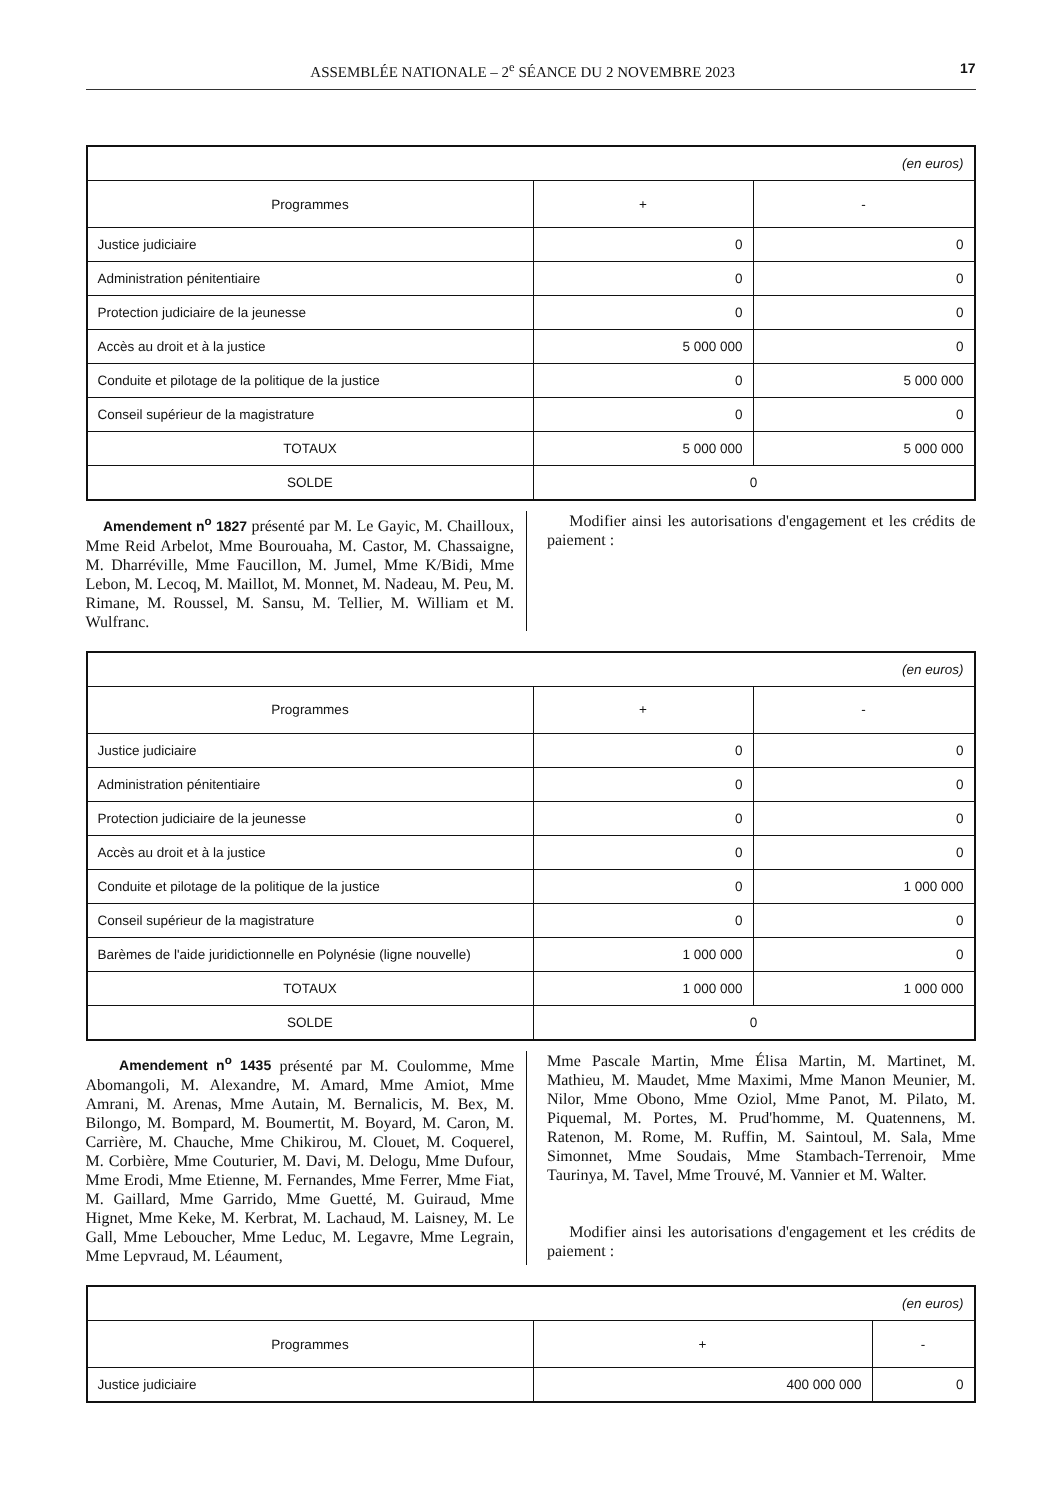ASSEMBLÉE NATIONALE – 2<sup>e</sup> SÉANCE DU 2 NOVEMBRE 2023 17
| (en euros) | | |
| Programmes | + | - |
| Justice judiciaire | 0 | 0 |
| Administration pénitentiaire | 0 | 0 |
| Protection judiciaire de la jeunesse | 0 | 0 |
| Accès au droit et à la justice | 5 000 000 | 0 |
| Conduite et pilotage de la politique de la justice | 0 | 5 000 000 |
| Conseil supérieur de la magistrature | 0 | 0 |
| TOTAUX | 5 000 000 | 5 000 000 |
| SOLDE | 0 | |
Amendement n<sup>o</sup> 1827 présenté par M. Le Gayic, M. Chailloux, Mme Reid Arbelot, Mme Bourouaha, M. Castor, M. Chassaigne, M. Dharréville, Mme Faucillon, M. Jumel, Mme K/Bidi, Mme Lebon, M. Lecoq, M. Maillot, M. Monnet, M. Nadeau, M. Peu, M. Rimane, M. Roussel, M. Sansu, M. Tellier, M. William et M. Wulfranc.
Modifier ainsi les autorisations d'engagement et les crédits de paiement :
| (en euros) | | |
| Programmes | + | - |
| Justice judiciaire | 0 | 0 |
| Administration pénitentiaire | 0 | 0 |
| Protection judiciaire de la jeunesse | 0 | 0 |
| Accès au droit et à la justice | 0 | 0 |
| Conduite et pilotage de la politique de la justice | 0 | 1 000 000 |
| Conseil supérieur de la magistrature | 0 | 0 |
| Barèmes de l'aide juridictionnelle en Polynésie (ligne nouvelle) | 1 000 000 | 0 |
| TOTAUX | 1 000 000 | 1 000 000 |
| SOLDE | 0 | |
Amendement n<sup>o</sup> 1435 présenté par M. Coulomme, Mme Abomangoli, M. Alexandre, M. Amard, Mme Amiot, Mme Amrani, M. Arenas, Mme Autain, M. Bernalicis, M. Bex, M. Bilongo, M. Bompard, M. Boumertit, M. Boyard, M. Caron, M. Carrière, M. Chauche, Mme Chikirou, M. Clouet, M. Coquerel, M. Corbière, Mme Couturier, M. Davi, M. Delogu, Mme Dufour, Mme Erodi, Mme Etienne, M. Fernandes, Mme Ferrer, Mme Fiat, M. Gaillard, Mme Garrido, Mme Guetté, M. Guiraud, Mme Hignet, Mme Keke, M. Kerbrat, M. Lachaud, M. Laisney, M. Le Gall, Mme Leboucher, Mme Leduc, M. Legavre, Mme Legrain, Mme Lepvraud, M. Léaument,
Mme Pascale Martin, Mme Élisa Martin, M. Martinet, M. Mathieu, M. Maudet, Mme Maximi, Mme Manon Meunier, M. Nilor, Mme Obono, Mme Oziol, Mme Panot, M. Pilato, M. Piquemal, M. Portes, M. Prud'homme, M. Quatennens, M. Ratenon, M. Rome, M. Ruffin, M. Saintoul, M. Sala, Mme Simonnet, Mme Soudais, Mme Stambach-Terrenoir, Mme Taurinya, M. Tavel, Mme Trouvé, M. Vannier et M. Walter.
Modifier ainsi les autorisations d'engagement et les crédits de paiement :
| (en euros) | | |
| Programmes | + | - |
| Justice judiciaire | 400 000 000 | 0 |